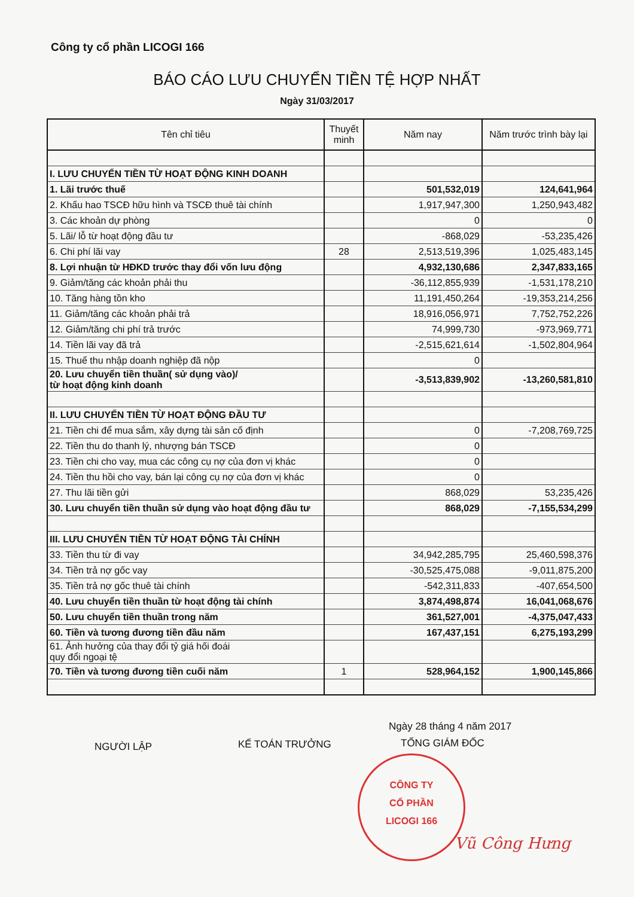Công ty cổ phần LICOGI 166
BÁO CÁO LƯU CHUYỂN TIỀN TỆ HỢP NHẤT
Ngày 31/03/2017
| Tên chỉ tiêu | Thuyết minh | Năm nay | Năm trước trình bày lại |
| --- | --- | --- | --- |
| I. LƯU CHUYỂN TIỀN TỪ HOẠT ĐỘNG KINH DOANH | | | |
| 1. Lãi trước thuế | | 501,532,019 | 124,641,964 |
| 2. Khấu hao TSCĐ hữu hình và TSCĐ thuê tài chính | | 1,917,947,300 | 1,250,943,482 |
| 3. Các khoản dự phòng | | 0 | 0 |
| 5. Lãi/ lỗ từ hoạt động đầu tư | | -868,029 | -53,235,426 |
| 6. Chi phí lãi vay | 28 | 2,513,519,396 | 1,025,483,145 |
| 8. Lợi nhuận từ HĐKD trước thay đổi vốn lưu động | | 4,932,130,686 | 2,347,833,165 |
| 9. Giảm/tăng các khoản phải thu | | -36,112,855,939 | -1,531,178,210 |
| 10. Tăng hàng tồn kho | | 11,191,450,264 | -19,353,214,256 |
| 11. Giảm/tăng các khoản phải trả | | 18,916,056,971 | 7,752,752,226 |
| 12. Giảm/tăng chi phí trả trước | | 74,999,730 | -973,969,771 |
| 14. Tiền lãi vay đã trả | | -2,515,621,614 | -1,502,804,964 |
| 15. Thuế thu nhập doanh nghiệp đã nộp | | 0 | |
| 20. Lưu chuyển tiền thuần( sử dụng vào)/ từ hoạt động kinh doanh | | -3,513,839,902 | -13,260,581,810 |
| II. LƯU CHUYỂN TIỀN TỪ HOẠT ĐỘNG ĐẦU TƯ | | | |
| 21. Tiền chi để mua sắm, xây dựng tài sản cố định | | 0 | -7,208,769,725 |
| 22. Tiền thu do thanh lý, nhượng bán TSCĐ | | 0 | |
| 23. Tiền chi cho vay, mua các công cụ nợ của đơn vị khác | | 0 | |
| 24. Tiền thu hồi cho vay, bán lại công cụ nợ của đơn vị khác | | 0 | |
| 27. Thu lãi tiền gửi | | 868,029 | 53,235,426 |
| 30. Lưu chuyển tiền thuần sử dụng vào hoạt động đầu tư | | 868,029 | -7,155,534,299 |
| III. LƯU CHUYỂN TIỀN TỪ HOẠT ĐỘNG TÀI CHÍNH | | | |
| 33. Tiền thu từ đi vay | | 34,942,285,795 | 25,460,598,376 |
| 34. Tiền trả nợ gốc vay | | -30,525,475,088 | -9,011,875,200 |
| 35. Tiền trả nợ gốc thuê tài chính | | -542,311,833 | -407,654,500 |
| 40. Lưu chuyển tiền thuần từ hoạt động tài chính | | 3,874,498,874 | 16,041,068,676 |
| 50. Lưu chuyển tiền thuần trong năm | | 361,527,001 | -4,375,047,433 |
| 60. Tiền và tương đương tiền đầu năm | | 167,437,151 | 6,275,193,299 |
| 61. Ảnh hưởng của thay đổi tỷ giá hối đoái quy đổi ngoại tệ | | | |
| 70. Tiền và tương đương tiền cuối năm | 1 | 528,964,152 | 1,900,145,866 |
Ngày 28 tháng 4 năm 2017
NGƯỜI LẬP KẾ TOÁN TRƯỞNG TỔNG GIÁM ĐỐC
CÔNG TY
CỔ PHẦN
LICOGI 166
Vũ Công Hưng